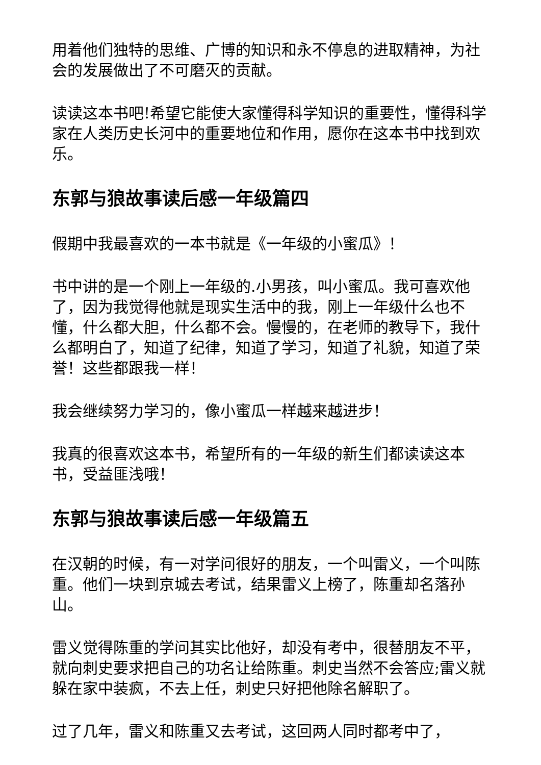用着他们独特的思维、广博的知识和永不停息的进取精神，为社会的发展做出了不可磨灭的贡献。
读读这本书吧!希望它能使大家懂得科学知识的重要性，懂得科学家在人类历史长河中的重要地位和作用，愿你在这本书中找到欢乐。
东郭与狼故事读后感一年级篇四
假期中我最喜欢的一本书就是《一年级的小蜜瓜》！
书中讲的是一个刚上一年级的.小男孩，叫小蜜瓜。我可喜欢他了，因为我觉得他就是现实生活中的我，刚上一年级什么也不懂，什么都大胆，什么都不会。慢慢的，在老师的教导下，我什么都明白了，知道了纪律，知道了学习，知道了礼貌，知道了荣誉！这些都跟我一样！
我会继续努力学习的，像小蜜瓜一样越来越进步！
我真的很喜欢这本书，希望所有的一年级的新生们都读读这本书，受益匪浅哦！
东郭与狼故事读后感一年级篇五
在汉朝的时候，有一对学问很好的朋友，一个叫雷义，一个叫陈重。他们一块到京城去考试，结果雷义上榜了，陈重却名落孙山。
雷义觉得陈重的学问其实比他好，却没有考中，很替朋友不平，就向刺史要求把自己的功名让给陈重。刺史当然不会答应;雷义就躲在家中装疯，不去上任，刺史只好把他除名解职了。
过了几年，雷义和陈重又去考试，这回两人同时都考中了，